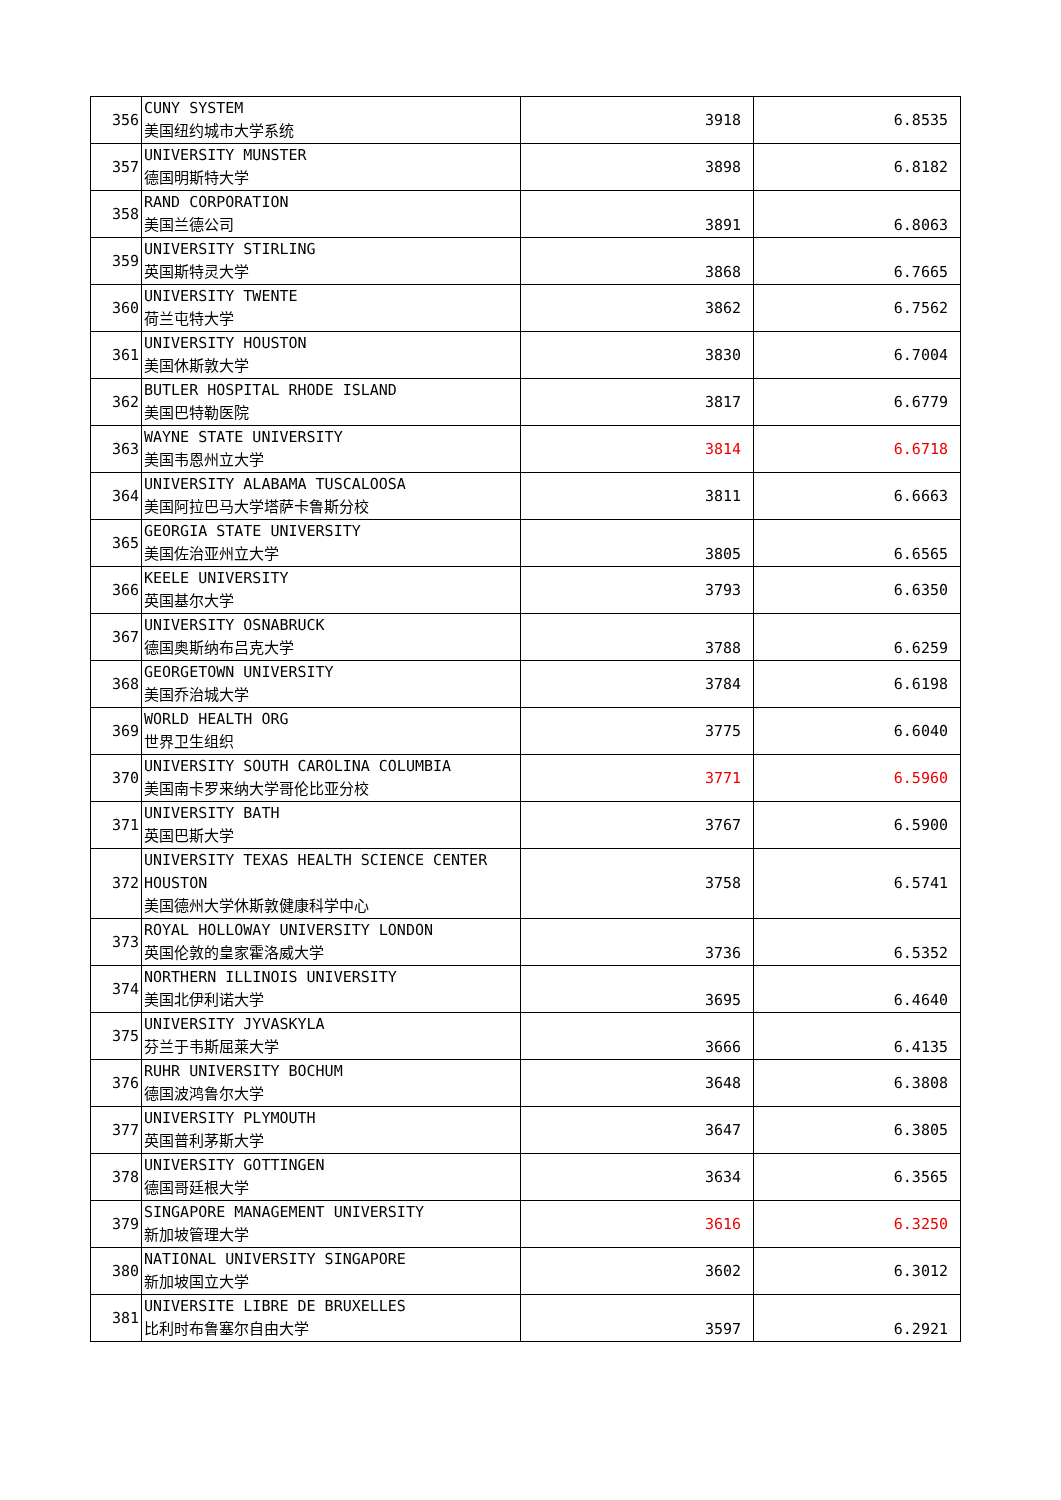| 356 | CUNY SYSTEM 美国纽约城市大学系统 | 3918 | 6.8535 |
| 357 | UNIVERSITY MUNSTER 德国明斯特大学 | 3898 | 6.8182 |
| 358 | RAND CORPORATION 美国兰德公司 | 3891 | 6.8063 |
| 359 | UNIVERSITY STIRLING 英国斯特灵大学 | 3868 | 6.7665 |
| 360 | UNIVERSITY TWENTE 荷兰屯特大学 | 3862 | 6.7562 |
| 361 | UNIVERSITY HOUSTON 美国休斯敦大学 | 3830 | 6.7004 |
| 362 | BUTLER HOSPITAL RHODE ISLAND 美国巴特勒医院 | 3817 | 6.6779 |
| 363 | WAYNE STATE UNIVERSITY 美国韦恩州立大学 | 3814 | 6.6718 |
| 364 | UNIVERSITY ALABAMA TUSCALOOSA 美国阿拉巴马大学塔萨卡鲁斯分校 | 3811 | 6.6663 |
| 365 | GEORGIA STATE UNIVERSITY 美国佐治亚州立大学 | 3805 | 6.6565 |
| 366 | KEELE UNIVERSITY 英国基尔大学 | 3793 | 6.6350 |
| 367 | UNIVERSITY OSNABRUCK 德国奥斯纳布吕克大学 | 3788 | 6.6259 |
| 368 | GEORGETOWN UNIVERSITY 美国乔治城大学 | 3784 | 6.6198 |
| 369 | WORLD HEALTH ORG 世界卫生组织 | 3775 | 6.6040 |
| 370 | UNIVERSITY SOUTH CAROLINA COLUMBIA 美国南卡罗来纳大学哥伦比亚分校 | 3771 | 6.5960 |
| 371 | UNIVERSITY BATH 英国巴斯大学 | 3767 | 6.5900 |
| 372 | UNIVERSITY TEXAS HEALTH SCIENCE CENTER HOUSTON 美国德州大学休斯敦健康科学中心 | 3758 | 6.5741 |
| 373 | ROYAL HOLLOWAY UNIVERSITY LONDON 英国伦敦的皇家霍洛威大学 | 3736 | 6.5352 |
| 374 | NORTHERN ILLINOIS UNIVERSITY 美国北伊利诺大学 | 3695 | 6.4640 |
| 375 | UNIVERSITY JYVASKYLA 芬兰于韦斯屈莱大学 | 3666 | 6.4135 |
| 376 | RUHR UNIVERSITY BOCHUM 德国波鸿鲁尔大学 | 3648 | 6.3808 |
| 377 | UNIVERSITY PLYMOUTH 英国普利茅斯大学 | 3647 | 6.3805 |
| 378 | UNIVERSITY GOTTINGEN 德国哥廷根大学 | 3634 | 6.3565 |
| 379 | SINGAPORE MANAGEMENT UNIVERSITY 新加坡管理大学 | 3616 | 6.3250 |
| 380 | NATIONAL UNIVERSITY SINGAPORE 新加坡国立大学 | 3602 | 6.3012 |
| 381 | UNIVERSITE LIBRE DE BRUXELLES 比利时布鲁塞尔自由大学 | 3597 | 6.2921 |